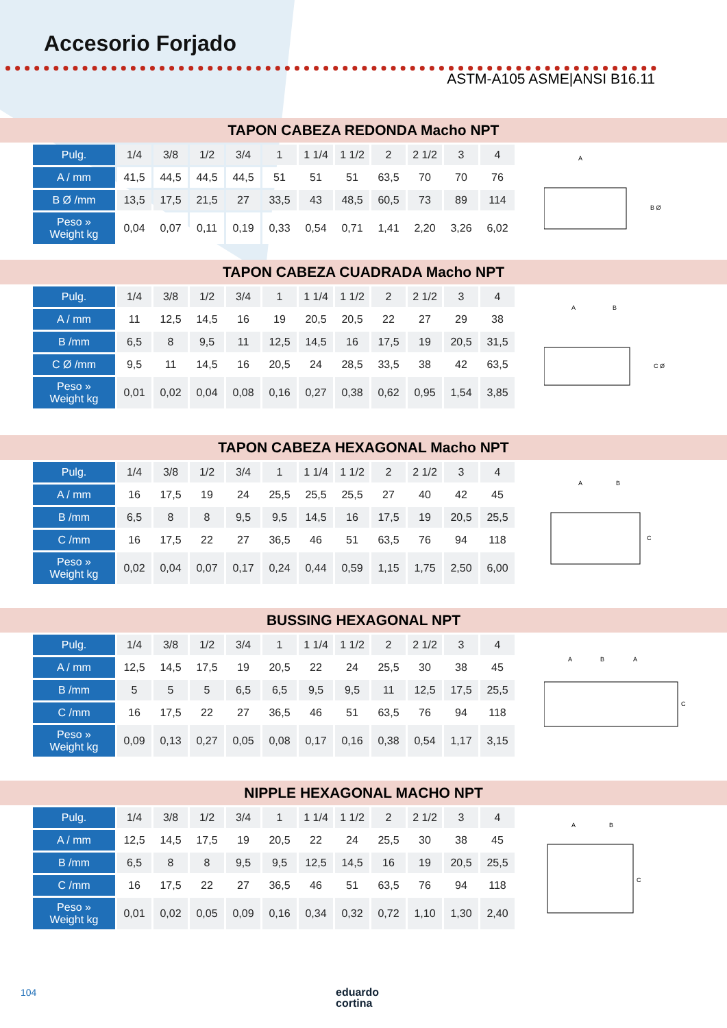Accesorio Forjado
ASTM-A105 ASME|ANSI B16.11
TAPON CABEZA REDONDA Macho NPT
| Pulg. | 1/4 | 3/8 | 1/2 | 3/4 | 1 | 1 1/4 | 1 1/2 | 2 | 2 1/2 | 3 | 4 |
| A / mm | 41,5 | 44,5 | 44,5 | 44,5 | 51 | 51 | 51 | 63,5 | 70 | 70 | 76 |
| B Ø /mm | 13,5 | 17,5 | 21,5 | 27 | 33,5 | 43 | 48,5 | 60,5 | 73 | 89 | 114 |
| Peso » Weight kg | 0,04 | 0,07 | 0,11 | 0,19 | 0,33 | 0,54 | 0,71 | 1,41 | 2,20 | 3,26 | 6,02 |
A
B Ø
TAPON CABEZA CUADRADA Macho NPT
| Pulg. | 1/4 | 3/8 | 1/2 | 3/4 | 1 | 1 1/4 | 1 1/2 | 2 | 2 1/2 | 3 | 4 |
| A / mm | 11 | 12,5 | 14,5 | 16 | 19 | 20,5 | 20,5 | 22 | 27 | 29 | 38 |
| B /mm | 6,5 | 8 | 9,5 | 11 | 12,5 | 14,5 | 16 | 17,5 | 19 | 20,5 | 31,5 |
| C Ø /mm | 9,5 | 11 | 14,5 | 16 | 20,5 | 24 | 28,5 | 33,5 | 38 | 42 | 63,5 |
| Peso » Weight kg | 0,01 | 0,02 | 0,04 | 0,08 | 0,16 | 0,27 | 0,38 | 0,62 | 0,95 | 1,54 | 3,85 |
A
B
C Ø
TAPON CABEZA HEXAGONAL Macho NPT
| Pulg. | 1/4 | 3/8 | 1/2 | 3/4 | 1 | 1 1/4 | 1 1/2 | 2 | 2 1/2 | 3 | 4 |
| A / mm | 16 | 17,5 | 19 | 24 | 25,5 | 25,5 | 25,5 | 27 | 40 | 42 | 45 |
| B /mm | 6,5 | 8 | 8 | 9,5 | 9,5 | 14,5 | 16 | 17,5 | 19 | 20,5 | 25,5 |
| C /mm | 16 | 17,5 | 22 | 27 | 36,5 | 46 | 51 | 63,5 | 76 | 94 | 118 |
| Peso » Weight kg | 0,02 | 0,04 | 0,07 | 0,17 | 0,24 | 0,44 | 0,59 | 1,15 | 1,75 | 2,50 | 6,00 |
A
B
C
BUSSING HEXAGONAL NPT
| Pulg. | 1/4 | 3/8 | 1/2 | 3/4 | 1 | 1 1/4 | 1 1/2 | 2 | 2 1/2 | 3 | 4 |
| A / mm | 12,5 | 14,5 | 17,5 | 19 | 20,5 | 22 | 24 | 25,5 | 30 | 38 | 45 |
| B /mm | 5 | 5 | 5 | 6,5 | 6,5 | 9,5 | 9,5 | 11 | 12,5 | 17,5 | 25,5 |
| C /mm | 16 | 17,5 | 22 | 27 | 36,5 | 46 | 51 | 63,5 | 76 | 94 | 118 |
| Peso » Weight kg | 0,09 | 0,13 | 0,27 | 0,05 | 0,08 | 0,17 | 0,16 | 0,38 | 0,54 | 1,17 | 3,15 |
A
B
A
C
NIPPLE HEXAGONAL MACHO NPT
| Pulg. | 1/4 | 3/8 | 1/2 | 3/4 | 1 | 1 1/4 | 1 1/2 | 2 | 2 1/2 | 3 | 4 |
| A / mm | 12,5 | 14,5 | 17,5 | 19 | 20,5 | 22 | 24 | 25,5 | 30 | 38 | 45 |
| B /mm | 6,5 | 8 | 8 | 9,5 | 9,5 | 12,5 | 14,5 | 16 | 19 | 20,5 | 25,5 |
| C /mm | 16 | 17,5 | 22 | 27 | 36,5 | 46 | 51 | 63,5 | 76 | 94 | 118 |
| Peso » Weight kg | 0,01 | 0,02 | 0,05 | 0,09 | 0,16 | 0,34 | 0,32 | 0,72 | 1,10 | 1,30 | 2,40 |
A
B
C
104
eduardo
cortina